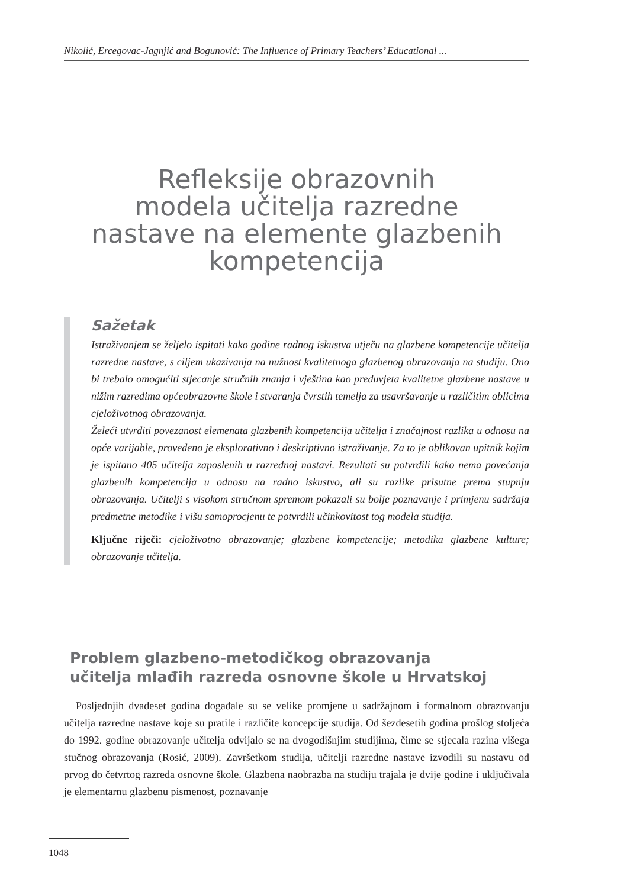Nikolić, Ercegovac-Jagnjić and Bogunović: The Influence of Primary Teachers’ Educational ...
Refleksije obrazovnih
modela učitelja razredne
nastave na elemente glazbenih
kompetencija
Sažetak
Istraživanjem se željelo ispitati kako godine radnog iskustva utječu na glazbene kompetencije učitelja razredne nastave, s ciljem ukazivanja na nužnost kvalitetnoga glazbenog obrazovanja na studiju. Ono bi trebalo omogućiti stjecanje stručnih znanja i vještina kao preduvjeta kvalitetne glazbene nastave u nižim razredima općeobrazovne škole i stvaranja čvrstih temelja za usavršavanje u različitim oblicima cjeloživotnog obrazovanja.
Želeći utvrditi povezanost elemenata glazbenih kompetencija učitelja i značajnost razlika u odnosu na opće varijable, provedeno je eksplorativno i deskriptivno istraživanje. Za to je oblikovan upitnik kojim je ispitano 405 učitelja zaposlenih u razrednoj nastavi. Rezultati su potvrdili kako nema povećanja glazbenih kompetencija u odnosu na radno iskustvo, ali su razlike prisutne prema stupnju obrazovanja. Učitelji s visokom stručnom spremom pokazali su bolje poznavanje i primjenu sadržaja predmetne metodike i višu samoprocjenu te potvrdili učinkovitost tog modela studija.
Ključne riječi: cjeloživotno obrazovanje; glazbene kompetencije; metodika glazbene kulture; obrazovanje učitelja.
Problem glazbeno-metodičkog obrazovanja
učitelja mlađih razreda osnovne škole u Hrvatskoj
Posljednjih dvadeset godina događale su se velike promjene u sadržajnom i formalnom obrazovanju učitelja razredne nastave koje su pratile i različite koncepcije studija. Od šezdesetih godina prošlog stoljeća do 1992. godine obrazovanje učitelja odvijalo se na dvogodišnjim studijima, čime se stjecala razina višega stučnog obrazovanja (Rosić, 2009). Završetkom studija, učitelji razredne nastave izvodili su nastavu od prvog do četvrtog razreda osnovne škole. Glazbena naobrazba na studiju trajala je dvije godine i uključivala je elementarnu glazbenu pismenost, poznavanje
1048